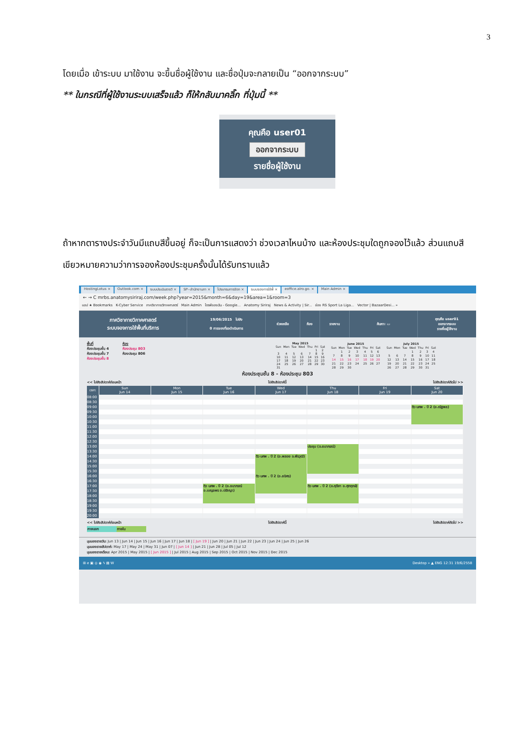3
โดยเมื่อ เข้าระบบ มาใช้งาน จะขึ้นชื่อผู้ใช้งาน และชื่อปุ่มจะกลายเป็น “ออกจากระบบ”
** ในกรณีที่ผู้ใช้งานระบบเสร็จแล้ว ก็ให้กลับมาคลิ๊ก ที่ปุ่มนี้ **
คุณคือ user01
ออกจากระบบ
รายชื่อผู้ใช้งาน
ถ้าหากตารางประจำวันมีแถบสีขึ้นอยู่ ก็จะเป็นการแสดงว่า ช่วงเวลาไหนบ้าง และห้องประชุมใดถูกจองไว้แล้ว ส่วนแถบสีเขียวหมายความว่าการจองห้องประชุมครั้งนั้นได้รับทราบแล้ว
HostingLotus × Outlook.com × ระบบประเมินรายวิ × SP--สำนักงานภา × โปรแกรมการจัดก × ระบบจองการใช้พื้ × eoffice.alro.go. × Main Admin ×
← → C mrbs.anatomysiriraj.com/week.php?year=2015&month=6&day=19&area=1&room=3
แอป ★ Bookmarks K-Cyber Service ภาควิชากายวิภาคศาสตร์ Main Admin ไดรฟ์ของฉัน - Google... Anatomy Siriraj News & Activity | Sir... ช่อง RS Sport La Liga... Vector | BazaarDesi... »
ภาควิชากายวิภาคศาสตร์
ระบบจองการใช้พื้นที่บริการ
19/06/2015 ไปยัง
0 การจองที่รอดำเนินการ
ช่วยเหลือ ห้อง รายงาน ค้นหา: ▭
คุณคือ user01
ออกจากระบบ
รายชื่อผู้ใช้งาน
พื้นที่
ห้องประชุมชั้น 4
ห้องประชุมชั้น 7
ห้องประชุมชั้น 8
ห้อง
ห้องประชุม 803
ห้องประชุม 806
| May 2015 | | | | | | |
| --- | --- | --- | --- | --- | --- | --- |
| Sun | Mon | Tue | Wed | Thu | Fri | Sat |
| | | | | | 1 | 2 |
| 3 | 4 | 5 | 6 | 7 | 8 | 9 |
| 10 | 11 | 12 | 13 | 14 | 15 | 16 |
| 17 | 18 | 19 | 20 | 21 | 22 | 23 |
| 24 | 25 | 26 | 27 | 28 | 29 | 30 |
| 31 | | | | | | |
| June 2015 | | | | | | |
| --- | --- | --- | --- | --- | --- | --- |
| Sun | Mon | Tue | Wed | Thu | Fri | Sat |
| | 1 | 2 | 3 | 4 | 5 | 6 |
| 7 | 8 | 9 | 10 | 11 | 12 | 13 |
| 14 | 15 | 16 | 17 | 18 | 19 | 20 |
| 21 | 22 | 23 | 24 | 25 | 26 | 27 |
| 28 | 29 | 30 | | | | |
| July 2015 | | | | | | |
| --- | --- | --- | --- | --- | --- | --- |
| Sun | Mon | Tue | Wed | Thu | Fri | Sat |
| | | | 1 | 2 | 3 | 4 |
| 5 | 6 | 7 | 8 | 9 | 10 | 11 |
| 12 | 13 | 14 | 15 | 16 | 17 | 18 |
| 19 | 20 | 21 | 22 | 23 | 24 | 25 |
| 26 | 27 | 28 | 29 | 30 | 31 | |
ห้องประชุมชั้น 8 - ห้องประชุม 803
<< ไปยังสัปดาห์ก่อนหน้า ไปยังสัปดาห์นี้ ไปยังสัปดาห์ถัดไป >>
| เวลา: | Sun Jun 14 | Mon Jun 15 | Tue Jun 16 | Wed Jun 17 | Thu Jun 18 | Fri Jun 19 | Sat Jun 20 |
| --- | --- | --- | --- | --- | --- | --- | --- |
| 08:00 | | | | | | | |
| 08:30 | | | | | | | |
| 09:00 | | | | | | | ติว นศพ . ปี 2 (อ.ณัฐพล) |
| 09:30 | | | | | | | |
| 10:00 | | | | | | | |
| 10:30 | | | | | | | |
| 11:00 | | | | | | | |
| 11:30 | | | | | | | |
| 12:00 | | | | | | | |
| 12:30 | | | | | | | |
| 13:00 | | | | | ประชุม (อ.ธนาภรณ์) | | |
| 13:30 | | | | | | | |
| 14:00 | | | | ติว นศพ . ปี 2 (อ.พลอย อ.พีรวุฒิ) | | | |
| 14:30 | | | | | | | |
| 15:00 | | | | | | | |
| 15:30 | | | | | | | |
| 16:00 | | | | ติว นศพ . ปี 2 (อ.ธนิศร) | | | |
| 16:30 | | | | | | | |
| 17:00 | | | ติว นศพ . ปี 2 (อ.ธนาภรณ์ อ.เบญจพร อ.ปรัชญา) | | ติว นศพ . ปี 2 (อ.ฤดียา อ.ศุภฤกษ์) | | |
| 17:30 | | | | | | | |
| 18:00 | | | | | | | |
| 18:30 | | | | | | | |
| 19:00 | | | | | | | |
| 19:30 | | | | | | | |
| 20:00 | | | | | | | |
<< ไปยังสัปดาห์ก่อนหน้า ไปยังสัปดาห์นี้ ไปยังสัปดาห์ถัดไป >>
ภายนอก ภายใน
มุมมองรายวัน: Jun 13 | Jun 14 | Jun 15 | Jun 16 | Jun 17 | Jun 18 | [ Jun 19 ] | Jun 20 | Jun 21 | Jun 22 | Jun 23 | Jun 24 | Jun 25 | Jun 26
มุมมองรายสัปดาห์: May 17 | May 24 | May 31 | Jun 07 | [ Jun 14 ] | Jun 21 | Jun 28 | Jul 05 | Jul 12
มุมมองรายเดือน: Apr 2015 | May 2015 | [ Jun 2015 ] | Jul 2015 | Aug 2015 | Sep 2015 | Oct 2015 | Nov 2015 | Dec 2015
⊞ e ▣ ◎ ◉ ϟ ▤ W Desktop » ▲ ENG 12:31 19/6/2558